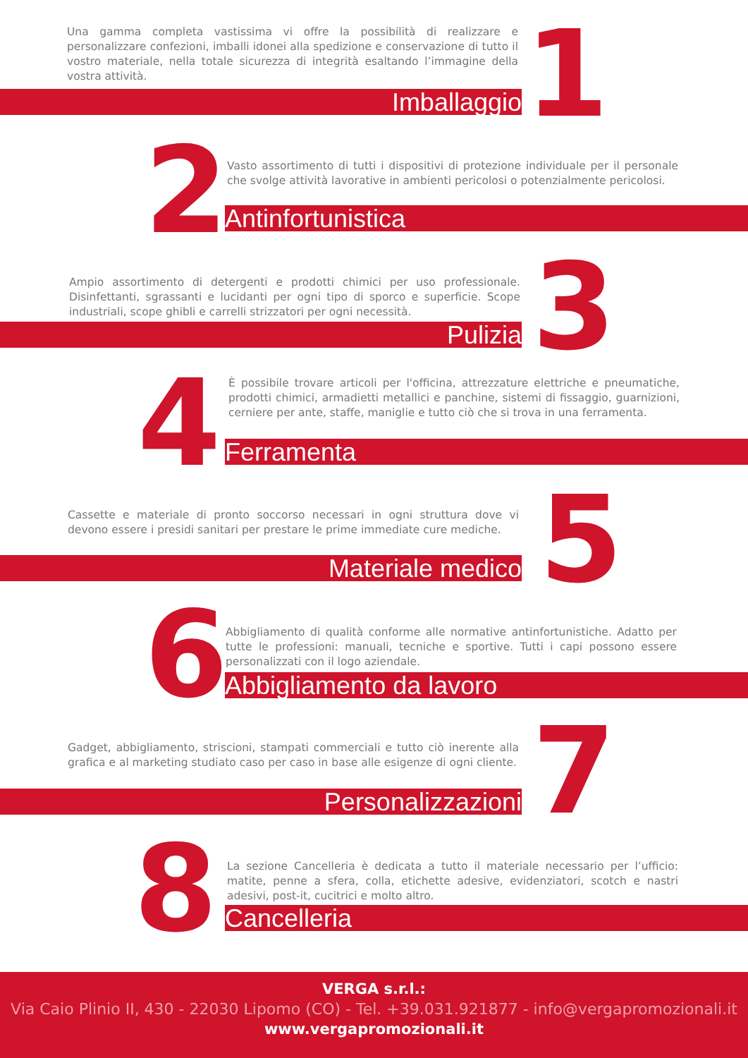Una gamma completa vastissima vi offre la possibilità di realizzare e personalizzare confezioni, imballi idonei alla spedizione e conservazione di tutto il vostro materiale, nella totale sicurezza di integrità esaltando l’immagine della vostra attività.
Imballaggio 1
2
Vasto assortimento di tutti i dispositivi di protezione individuale per il personale che svolge attività lavorative in ambienti pericolosi o potenzialmente pericolosi.
Antinfortunistica
Ampio assortimento di detergenti e prodotti chimici per uso professionale. Disinfettanti, sgrassanti e lucidanti per ogni tipo di sporco e superficie. Scope industriali, scope ghibli e carrelli strizzatori per ogni necessità.
Pulizia 3
4
È possibile trovare articoli per l'officina, attrezzature elettriche e pneumatiche, prodotti chimici, armadietti metallici e panchine, sistemi di fissaggio, guarnizioni, cerniere per ante, staffe, maniglie e tutto ciò che si trova in una ferramenta.
Ferramenta
Cassette e materiale di pronto soccorso necessari in ogni struttura dove vi devono essere i presidi sanitari per prestare le prime immediate cure mediche.
Materiale medico 5
6
Abbigliamento di qualità conforme alle normative antinfortunistiche. Adatto per tutte le professioni: manuali, tecniche e sportive. Tutti i capi possono essere personalizzati con il logo aziendale.
Abbigliamento da lavoro
Gadget, abbigliamento, striscioni, stampati commerciali e tutto ciò inerente alla grafica e al marketing studiato caso per caso in base alle esigenze di ogni cliente.
Personalizzazioni 7
8
La sezione Cancelleria è dedicata a tutto il materiale necessario per l’ufficio: matite, penne a sfera, colla, etichette adesive, evidenziatori, scotch e nastri adesivi, post-it, cucitrici e molto altro.
Cancelleria
VERGA s.r.l.:
Via Caio Plinio II, 430 - 22030 Lipomo (CO) - Tel. +39.031.921877 - info@vergapromozionali.it
www.vergapromozionali.it